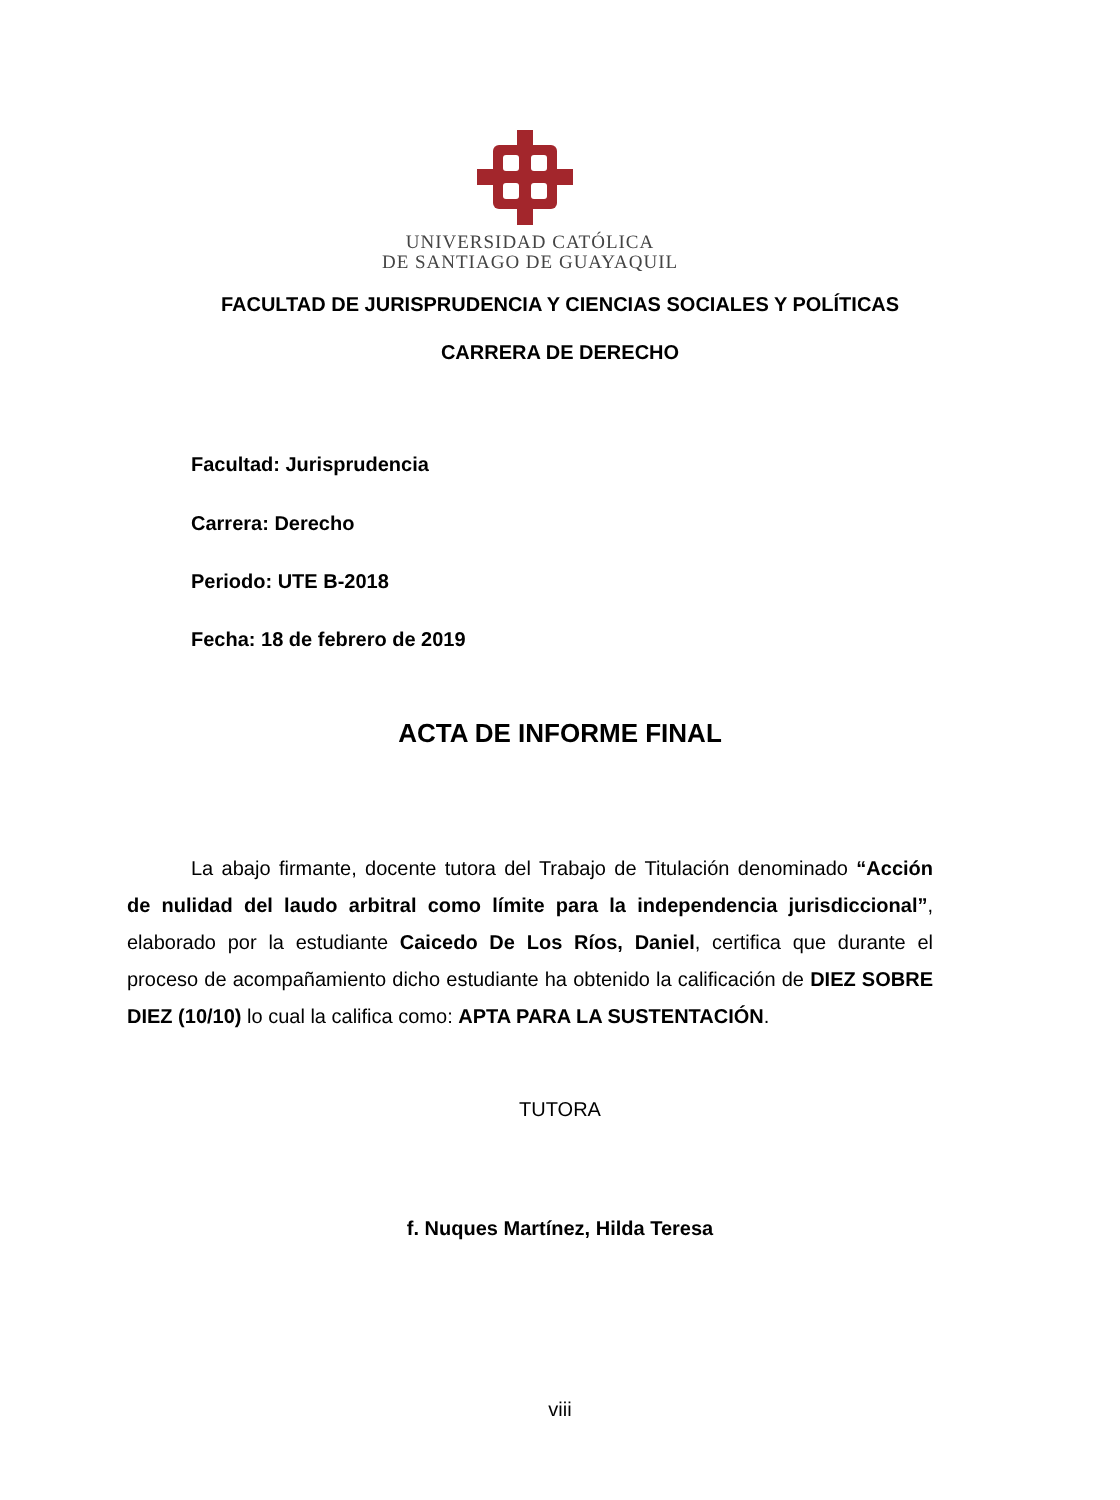UNIVERSIDAD CATÓLICA
DE SANTIAGO DE GUAYAQUIL
FACULTAD DE JURISPRUDENCIA Y CIENCIAS SOCIALES Y POLÍTICAS
CARRERA DE DERECHO
Facultad: Jurisprudencia
Carrera: Derecho
Periodo: UTE B-2018
Fecha: 18 de febrero de 2019
ACTA DE INFORME FINAL
La abajo firmante, docente tutora del Trabajo de Titulación denominado “Acción de nulidad del laudo arbitral como límite para la independencia jurisdiccional”, elaborado por la estudiante Caicedo De Los Ríos, Daniel, certifica que durante el proceso de acompañamiento dicho estudiante ha obtenido la calificación de DIEZ SOBRE DIEZ (10/10) lo cual la califica como: APTA PARA LA SUSTENTACIÓN.
TUTORA
f. Nuques Martínez, Hilda Teresa
viii